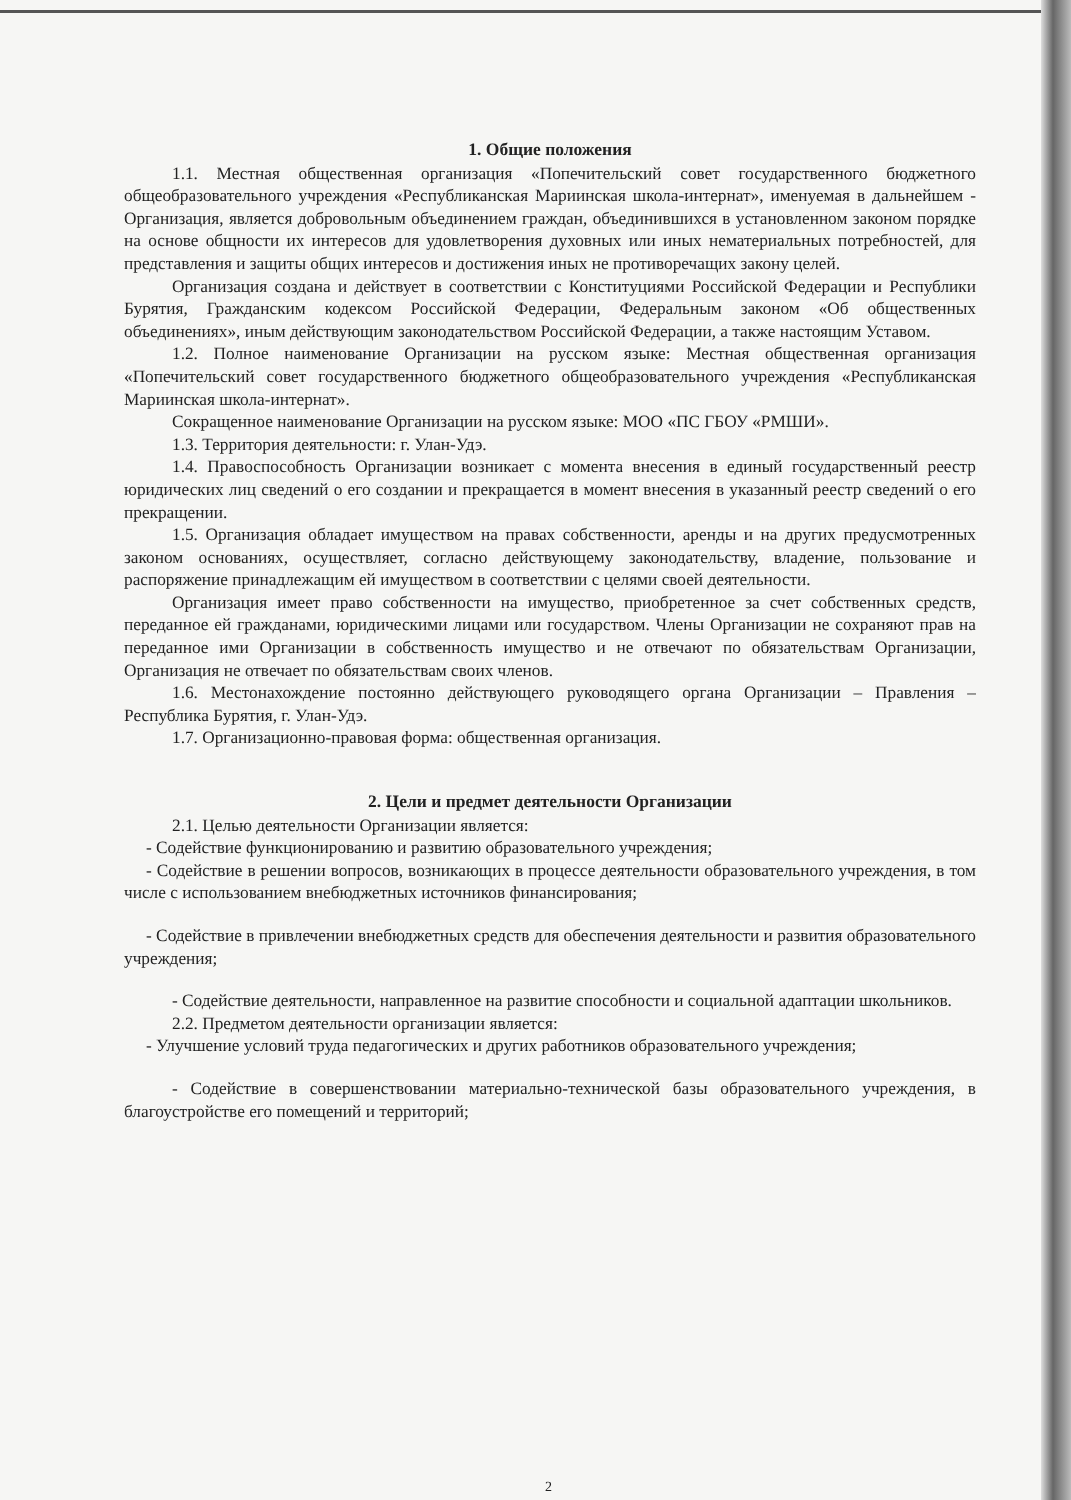1. Общие положения
1.1. Местная общественная организация «Попечительский совет государственного бюджетного общеобразовательного учреждения «Республиканская Мариинская школа-интернат», именуемая в дальнейшем - Организация, является добровольным объединением граждан, объединившихся в установленном законом порядке на основе общности их интересов для удовлетворения духовных или иных нематериальных потребностей, для представления и защиты общих интересов и достижения иных не противоречащих закону целей.
Организация создана и действует в соответствии с Конституциями Российской Федерации и Республики Бурятия, Гражданским кодексом Российской Федерации, Федеральным законом «Об общественных объединениях», иным действующим законодательством Российской Федерации, а также настоящим Уставом.
1.2. Полное наименование Организации на русском языке: Местная общественная организация «Попечительский совет государственного бюджетного общеобразовательного учреждения «Республиканская Мариинская школа-интернат».
Сокращенное наименование Организации на русском языке: МОО «ПС ГБОУ «РМШИ».
1.3. Территория деятельности: г. Улан-Удэ.
1.4. Правоспособность Организации возникает с момента внесения в единый государственный реестр юридических лиц сведений о его создании и прекращается в момент внесения в указанный реестр сведений о его прекращении.
1.5. Организация обладает имуществом на правах собственности, аренды и на других предусмотренных законом основаниях, осуществляет, согласно действующему законодательству, владение, пользование и распоряжение принадлежащим ей имуществом в соответствии с целями своей деятельности.
Организация имеет право собственности на имущество, приобретенное за счет собственных средств, переданное ей гражданами, юридическими лицами или государством. Члены Организации не сохраняют прав на переданное ими Организации в собственность имущество и не отвечают по обязательствам Организации, Организация не отвечает по обязательствам своих членов.
1.6. Местонахождение постоянно действующего руководящего органа Организации – Правления – Республика Бурятия, г. Улан-Удэ.
1.7. Организационно-правовая форма: общественная организация.
2. Цели и предмет деятельности Организации
2.1. Целью деятельности Организации является:
- Содействие функционированию и развитию образовательного учреждения;
- Содействие в решении вопросов, возникающих в процессе деятельности образовательного учреждения, в том числе с использованием внебюджетных источников финансирования;
- Содействие в привлечении внебюджетных средств для обеспечения деятельности и развития образовательного учреждения;
- Содействие деятельности, направленное на развитие способности и социальной адаптации школьников.
2.2. Предметом деятельности организации является:
- Улучшение условий труда педагогических и других работников образовательного учреждения;
- Содействие в совершенствовании материально-технической базы образовательного учреждения, в благоустройстве его помещений и территорий;
2